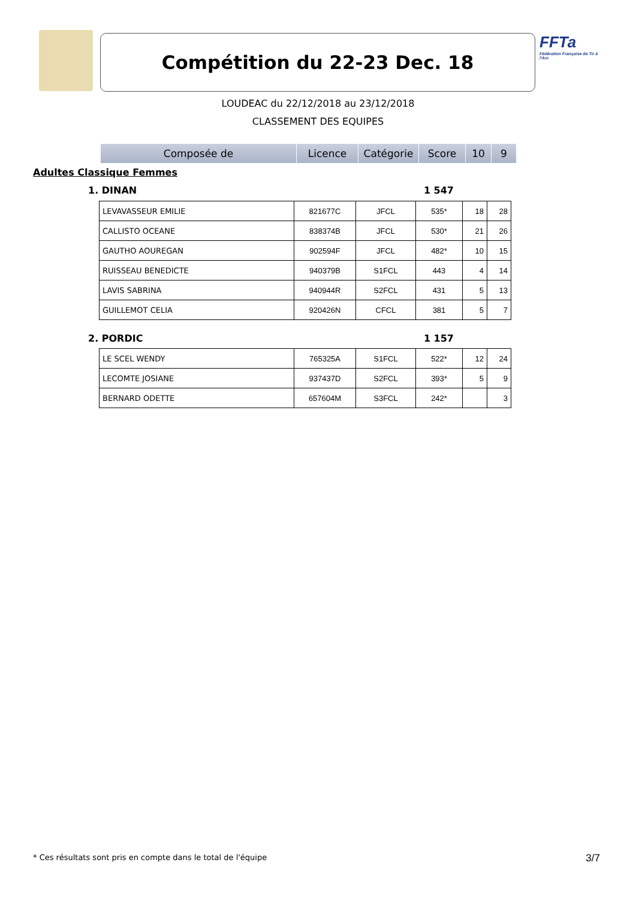Compétition du 22-23 Dec. 18
FFTa
Fédération Française de Tir à l'Arc
LOUDEAC du 22/12/2018 au 23/12/2018
CLASSEMENT DES EQUIPES
| Composée de | Licence | Catégorie | Score | 10 | 9 |
Adultes Classique Femmes
1. DINAN 1 547
| LEVAVASSEUR EMILIE | 821677C | JFCL | 535* | 18 | 28 |
| CALLISTO OCEANE | 838374B | JFCL | 530* | 21 | 26 |
| GAUTHO AOUREGAN | 902594F | JFCL | 482* | 10 | 15 |
| RUISSEAU BENEDICTE | 940379B | S1FCL | 443 | 4 | 14 |
| LAVIS SABRINA | 940944R | S2FCL | 431 | 5 | 13 |
| GUILLEMOT CELIA | 920426N | CFCL | 381 | 5 | 7 |
2. PORDIC 1 157
| LE SCEL WENDY | 765325A | S1FCL | 522* | 12 | 24 |
| LECOMTE JOSIANE | 937437D | S2FCL | 393* | 5 | 9 |
| BERNARD ODETTE | 657604M | S3FCL | 242* | | 3 |
* Ces résultats sont pris en compte dans le total de l'équipe
3/7